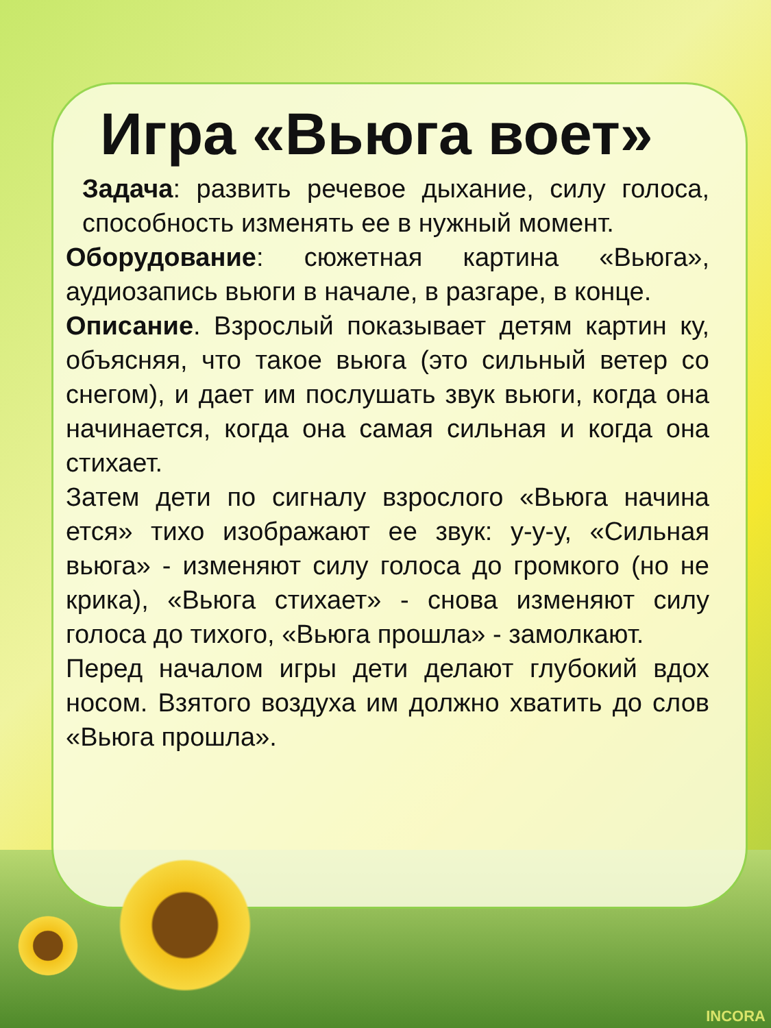Игра «Вьюга воет»
Задача: развить речевое дыхание, силу голоса, способность изменять ее в нужный момент.
Оборудование: сюжетная картина «Вьюга», аудиозапись вьюги в начале, в разгаре, в конце.
Описание. Взрослый показывает детям картин ку, объясняя, что такое вьюга (это сильный ветер со снегом), и дает им послушать звук вьюги, когда она начинается, когда она самая сильная и когда она стихает.
Затем дети по сигналу взрослого «Вьюга начина ется» тихо изображают ее звук: у-у-у, «Сильная вьюга» - изменяют силу голоса до громкого (но не крика), «Вьюга стихает» - снова изменяют силу голоса до тихого, «Вьюга прошла» - замолкают.
Перед началом игры дети делают глубокий вдох носом. Взятого воздуха им должно хватить до слов «Вьюга прошла».
INCORA